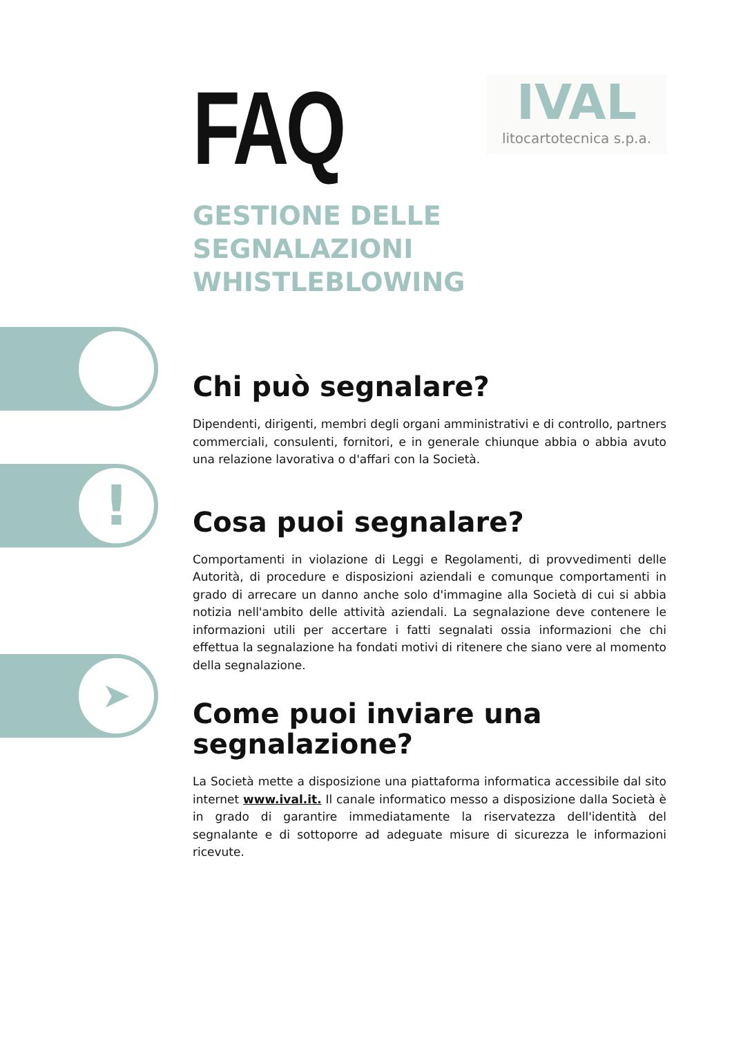!
➤
FAQ
IVAL
litocartotecnica s.p.a.
GESTIONE DELLE SEGNALAZIONI WHISTLEBLOWING
Chi può segnalare?
Dipendenti, dirigenti, membri degli organi amministrativi e di controllo, partners commerciali, consulenti, fornitori, e in generale chiunque abbia o abbia avuto una relazione lavorativa o d'affari con la Società.
Cosa puoi segnalare?
Comportamenti in violazione di Leggi e Regolamenti, di provvedimenti delle Autorità, di procedure e disposizioni aziendali e comunque comportamenti in grado di arrecare un danno anche solo d'immagine alla Società di cui si abbia notizia nell'ambito delle attività aziendali. La segnalazione deve contenere le informazioni utili per accertare i fatti segnalati ossia informazioni che chi effettua la segnalazione ha fondati motivi di ritenere che siano vere al momento della segnalazione.
Come puoi inviare una segnalazione?
La Società mette a disposizione una piattaforma informatica accessibile dal sito internet www.ival.it. Il canale informatico messo a disposizione dalla Società è in grado di garantire immediatamente la riservatezza dell'identità del segnalante e di sottoporre ad adeguate misure di sicurezza le informazioni ricevute.